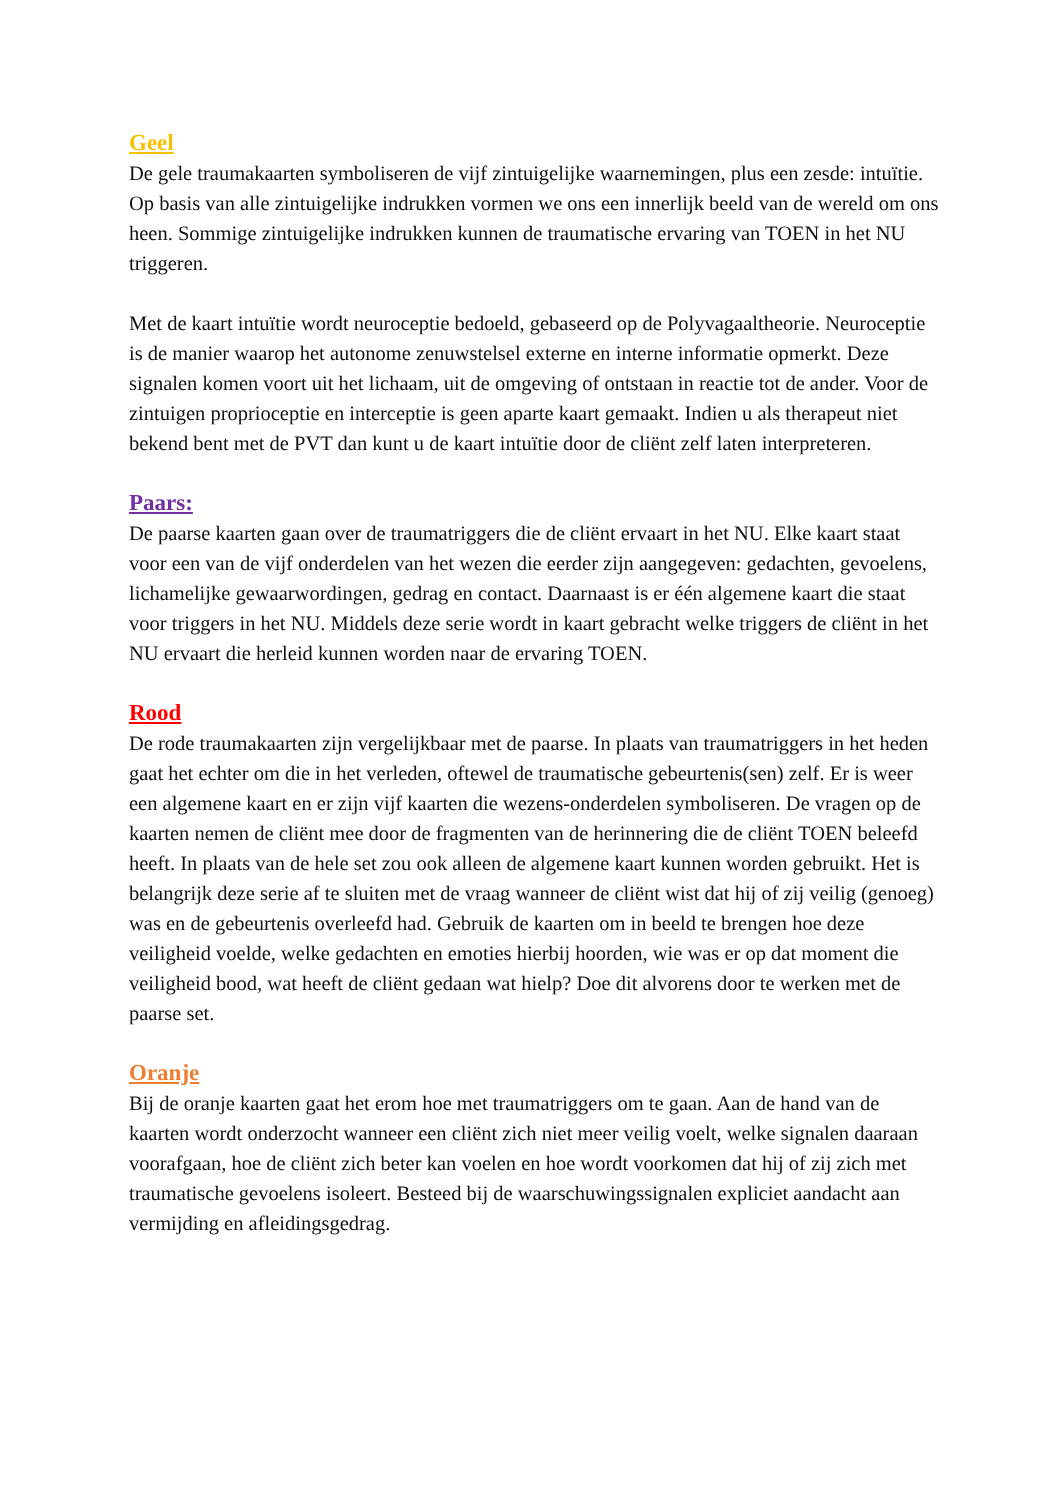Geel
De gele traumakaarten symboliseren de vijf zintuigelijke waarnemingen, plus een zesde: intuïtie. Op basis van alle zintuigelijke indrukken vormen we ons een innerlijk beeld van de wereld om ons heen. Sommige zintuigelijke indrukken kunnen de traumatische ervaring van TOEN in het NU triggeren.
Met de kaart intuïtie wordt neuroceptie bedoeld, gebaseerd op de Polyvagaaltheorie. Neuroceptie is de manier waarop het autonome zenuwstelsel externe en interne informatie opmerkt. Deze signalen komen voort uit het lichaam, uit de omgeving of ontstaan in reactie tot de ander. Voor de zintuigen proprioceptie en interceptie is geen aparte kaart gemaakt. Indien u als therapeut niet bekend bent met de PVT dan kunt u de kaart intuïtie door de cliënt zelf laten interpreteren.
Paars:
De paarse kaarten gaan over de traumatriggers die de cliënt ervaart in het NU. Elke kaart staat voor een van de vijf onderdelen van het wezen die eerder zijn aangegeven: gedachten, gevoelens, lichamelijke gewaarwordingen, gedrag en contact. Daarnaast is er één algemene kaart die staat voor triggers in het NU. Middels deze serie wordt in kaart gebracht welke triggers de cliënt in het NU ervaart die herleid kunnen worden naar de ervaring TOEN.
Rood
De rode traumakaarten zijn vergelijkbaar met de paarse. In plaats van traumatriggers in het heden gaat het echter om die in het verleden, oftewel de traumatische gebeurtenis(sen) zelf. Er is weer een algemene kaart en er zijn vijf kaarten die wezens-onderdelen symboliseren. De vragen op de kaarten nemen de cliënt mee door de fragmenten van de herinnering die de cliënt TOEN beleefd heeft. In plaats van de hele set zou ook alleen de algemene kaart kunnen worden gebruikt. Het is belangrijk deze serie af te sluiten met de vraag wanneer de cliënt wist dat hij of zij veilig (genoeg) was en de gebeurtenis overleefd had. Gebruik de kaarten om in beeld te brengen hoe deze veiligheid voelde, welke gedachten en emoties hierbij hoorden, wie was er op dat moment die veiligheid bood, wat heeft de cliënt gedaan wat hielp? Doe dit alvorens door te werken met de paarse set.
Oranje
Bij de oranje kaarten gaat het erom hoe met traumatriggers om te gaan. Aan de hand van de kaarten wordt onderzocht wanneer een cliënt zich niet meer veilig voelt, welke signalen daaraan voorafgaan, hoe de cliënt zich beter kan voelen en hoe wordt voorkomen dat hij of zij zich met traumatische gevoelens isoleert. Besteed bij de waarschuwingssignalen expliciet aandacht aan vermijding en afleidingsgedrag.